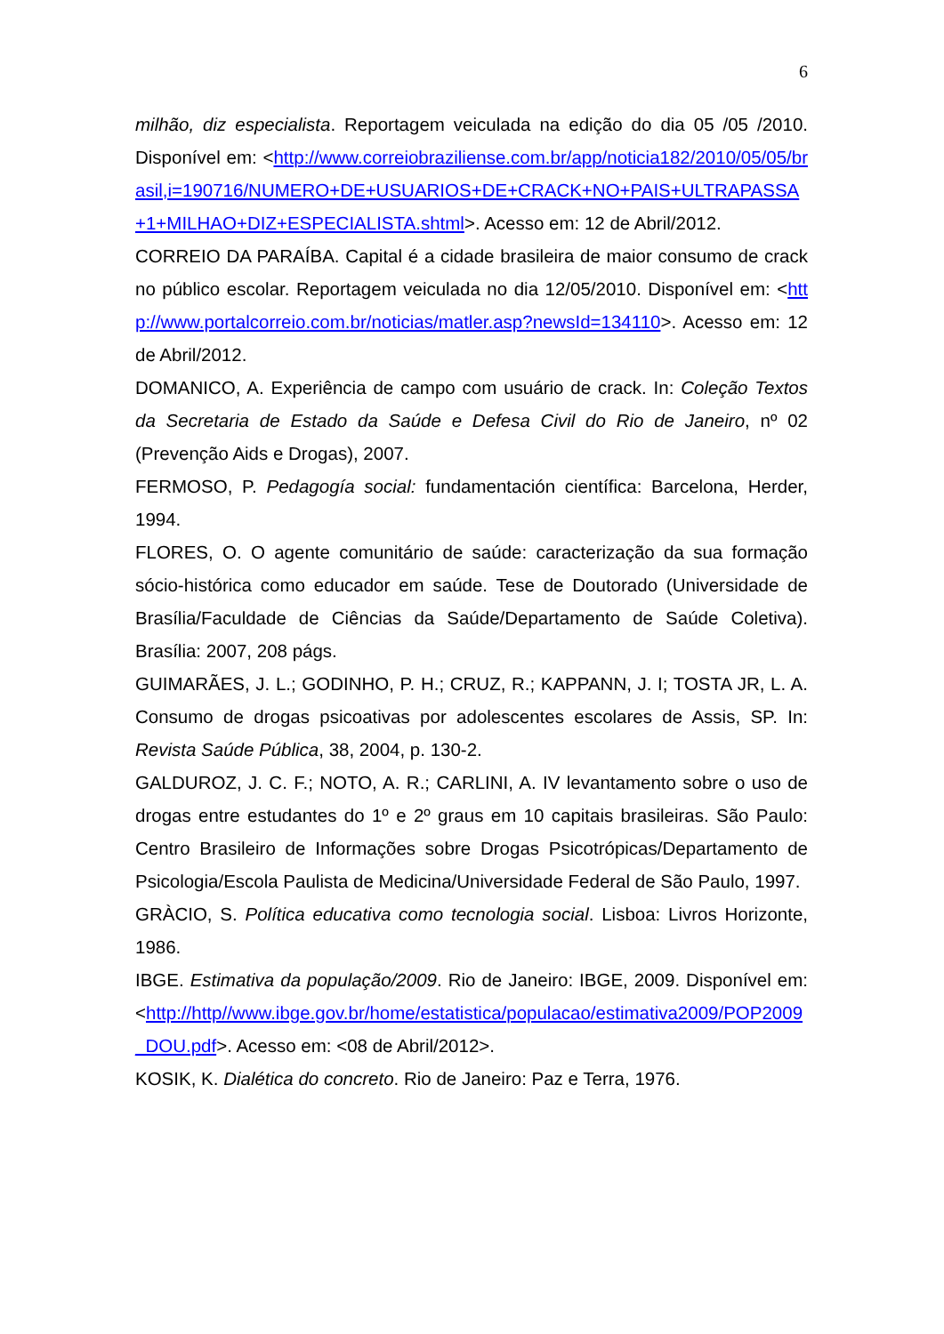6
milhão, diz especialista. Reportagem veiculada na edição do dia 05 /05 /2010. Disponível em: <http://www.correiobraziliense.com.br/app/noticia182/2010/05/05/brasil,i=190716/NUMERO+DE+USUARIOS+DE+CRACK+NO+PAIS+ULTRAPASSA+1+MILHAO+DIZ+ESPECIALISTA.shtml>. Acesso em: 12 de Abril/2012.
CORREIO DA PARAÍBA. Capital é a cidade brasileira de maior consumo de crack no público escolar. Reportagem veiculada no dia 12/05/2010. Disponível em: <http://www.portalcorreio.com.br/noticias/matler.asp?newsId=134110>. Acesso em: 12 de Abril/2012.
DOMANICO, A. Experiência de campo com usuário de crack. In: Coleção Textos da Secretaria de Estado da Saúde e Defesa Civil do Rio de Janeiro, nº 02 (Prevenção Aids e Drogas), 2007.
FERMOSO, P. Pedagogía social: fundamentación científica: Barcelona, Herder, 1994.
FLORES, O. O agente comunitário de saúde: caracterização da sua formação sócio-histórica como educador em saúde. Tese de Doutorado (Universidade de Brasília/Faculdade de Ciências da Saúde/Departamento de Saúde Coletiva). Brasília: 2007, 208 págs.
GUIMARÃES, J. L.; GODINHO, P. H.; CRUZ, R.; KAPPANN, J. I; TOSTA JR, L. A. Consumo de drogas psicoativas por adolescentes escolares de Assis, SP. In: Revista Saúde Pública, 38, 2004, p. 130-2.
GALDUROZ, J. C. F.; NOTO, A. R.; CARLINI, A. IV levantamento sobre o uso de drogas entre estudantes do 1º e 2º graus em 10 capitais brasileiras. São Paulo: Centro Brasileiro de Informações sobre Drogas Psicotrópicas/Departamento de Psicologia/Escola Paulista de Medicina/Universidade Federal de São Paulo, 1997.
GRÀCIO, S. Política educativa como tecnologia social. Lisboa: Livros Horizonte, 1986.
IBGE. Estimativa da população/2009. Rio de Janeiro: IBGE, 2009. Disponível em: <http://http//www.ibge.gov.br/home/estatistica/populacao/estimativa2009/POP2009_DOU.pdf>. Acesso em: <08 de Abril/2012>.
KOSIK, K. Dialética do concreto. Rio de Janeiro: Paz e Terra, 1976.